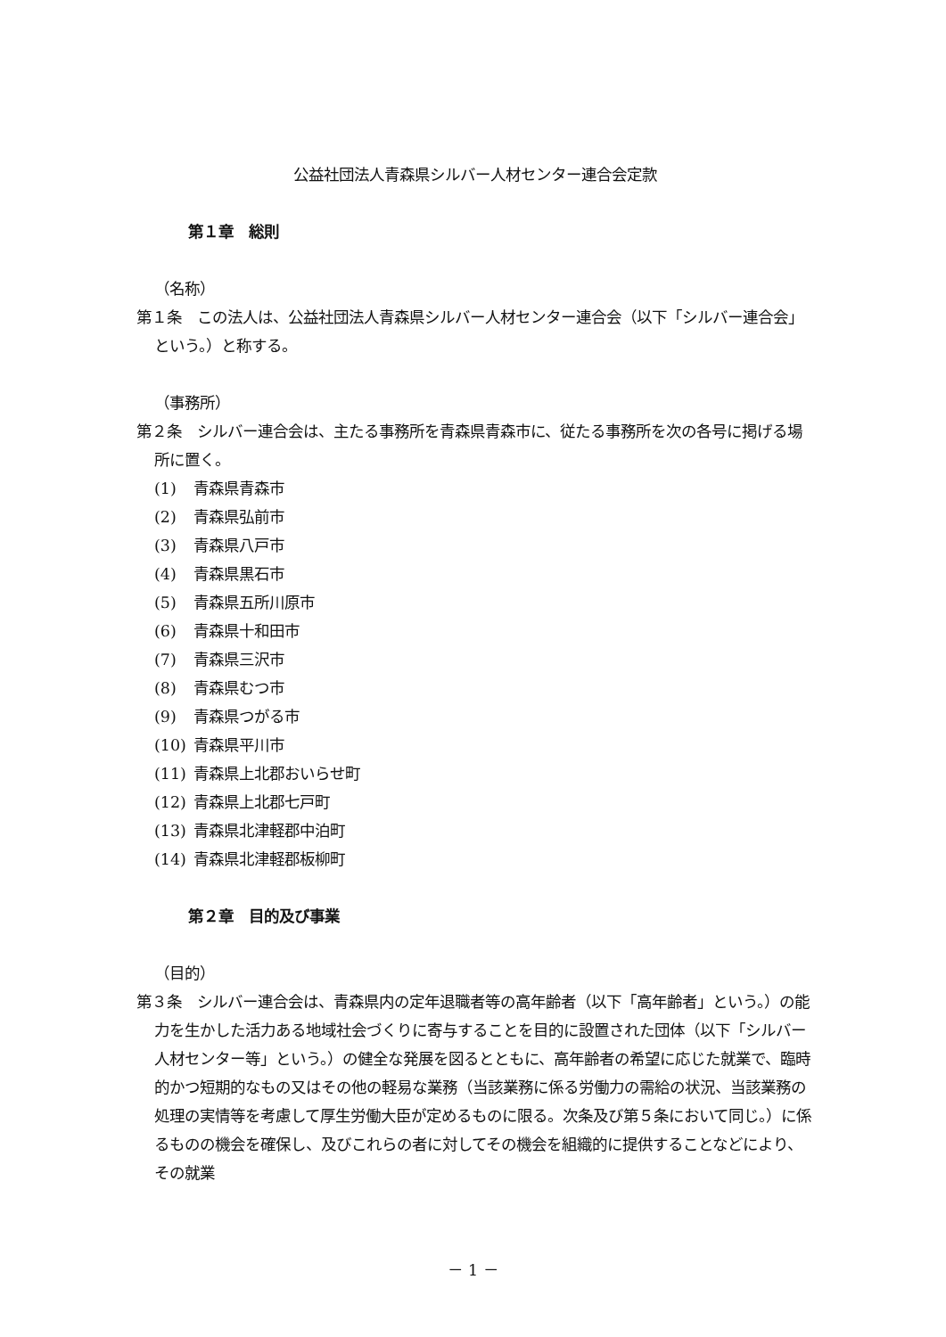公益社団法人青森県シルバー人材センター連合会定款
第１章　総則
（名称）
第１条　この法人は、公益社団法人青森県シルバー人材センター連合会（以下「シルバー連合会」という。）と称する。
（事務所）
第２条　シルバー連合会は、主たる事務所を青森県青森市に、従たる事務所を次の各号に掲げる場所に置く。
(1) 青森県青森市
(2) 青森県弘前市
(3) 青森県八戸市
(4) 青森県黒石市
(5) 青森県五所川原市
(6) 青森県十和田市
(7) 青森県三沢市
(8) 青森県むつ市
(9) 青森県つがる市
(10) 青森県平川市
(11) 青森県上北郡おいらせ町
(12) 青森県上北郡七戸町
(13) 青森県北津軽郡中泊町
(14) 青森県北津軽郡板柳町
第２章　目的及び事業
（目的）
第３条　シルバー連合会は、青森県内の定年退職者等の高年齢者（以下「高年齢者」という。）の能力を生かした活力ある地域社会づくりに寄与することを目的に設置された団体（以下「シルバー人材センター等」という。）の健全な発展を図るとともに、高年齢者の希望に応じた就業で、臨時的かつ短期的なもの又はその他の軽易な業務（当該業務に係る労働力の需給の状況、当該業務の処理の実情等を考慮して厚生労働大臣が定めるものに限る。次条及び第５条において同じ。）に係るものの機会を確保し、及びこれらの者に対してその機会を組織的に提供することなどにより、その就業
－ 1 －